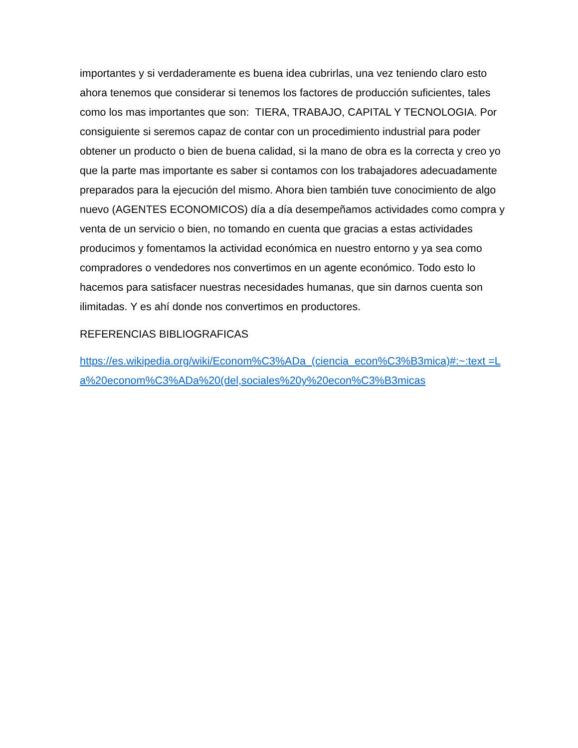importantes y si verdaderamente es buena idea cubrirlas, una vez teniendo claro esto ahora tenemos que considerar si tenemos los factores de producción suficientes, tales como los mas importantes que son: TIERA, TRABAJO, CAPITAL Y TECNOLOGIA. Por consiguiente si seremos capaz de contar con un procedimiento industrial para poder obtener un producto o bien de buena calidad, si la mano de obra es la correcta y creo yo que la parte mas importante es saber si contamos con los trabajadores adecuadamente preparados para la ejecución del mismo. Ahora bien también tuve conocimiento de algo nuevo (AGENTES ECONOMICOS) día a día desempeñamos actividades como compra y venta de un servicio o bien, no tomando en cuenta que gracias a estas actividades producimos y fomentamos la actividad económica en nuestro entorno y ya sea como compradores o vendedores nos convertimos en un agente económico. Todo esto lo hacemos para satisfacer nuestras necesidades humanas, que sin darnos cuenta son ilimitadas. Y es ahí donde nos convertimos en productores.
REFERENCIAS BIBLIOGRAFICAS
https://es.wikipedia.org/wiki/Econom%C3%ADa_(ciencia_econ%C3%B3mica)#:~:text =La%20econom%C3%ADa%20(del,sociales%20y%20econ%C3%B3micas